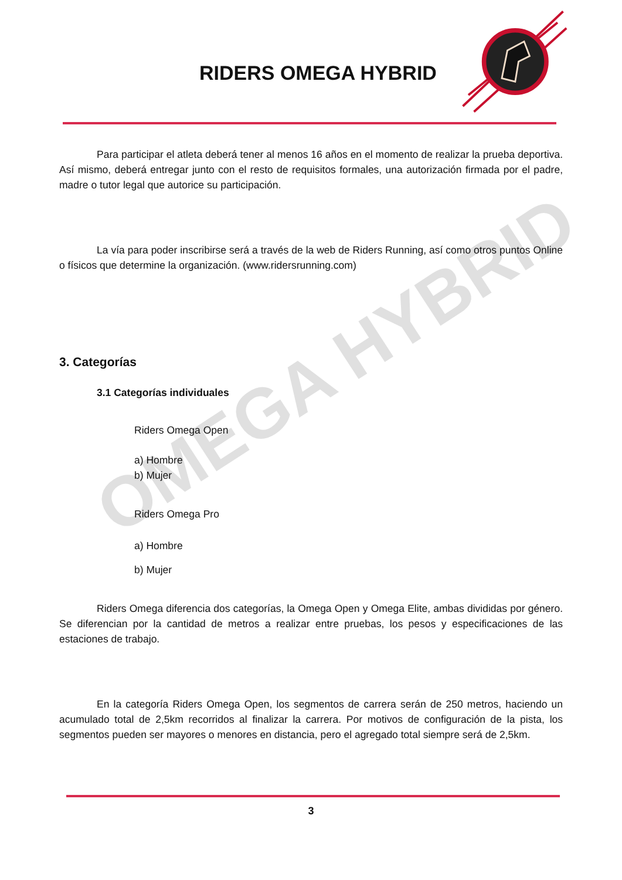OMEGA HYBRID
RIDERS OMEGA HYBRID
Para participar el atleta deberá tener al menos 16 años en el momento de realizar la prueba deportiva. Así mismo, deberá entregar junto con el resto de requisitos formales, una autorización firmada por el padre, madre o tutor legal que autorice su participación.
La vía para poder inscribirse será a través de la web de Riders Running, así como otros puntos Online o físicos que determine la organización. (www.ridersrunning.com)
3. Categorías
3.1 Categorías individuales
Riders Omega Open
a) Hombre
b) Mujer
Riders Omega Pro
a) Hombre
b) Mujer
Riders Omega diferencia dos categorías, la Omega Open y Omega Elite, ambas divididas por género. Se diferencian por la cantidad de metros a realizar entre pruebas, los pesos y especificaciones de las estaciones de trabajo.
En la categoría Riders Omega Open, los segmentos de carrera serán de 250 metros, haciendo un acumulado total de 2,5km recorridos al finalizar la carrera. Por motivos de configuración de la pista, los segmentos pueden ser mayores o menores en distancia, pero el agregado total siempre será de 2,5km.
3